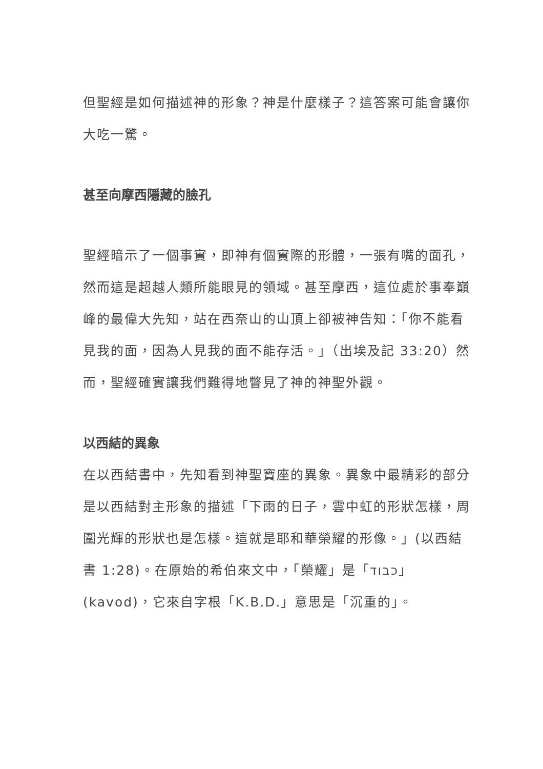但聖經是如何描述神的形象？神是什麼樣子？這答案可能會讓你大吃一驚。
甚至向摩西隱藏的臉孔
聖經暗示了一個事實，即神有個實際的形體，一張有嘴的面孔，然而這是超越人類所能眼見的領域。甚至摩西，這位處於事奉巔峰的最偉大先知，站在西奈山的山頂上卻被神告知：「你不能看見我的面，因為人見我的面不能存活。」（出埃及記 33:20）然而，聖經確實讓我們難得地瞥見了神的神聖外觀。
以西結的異象
在以西結書中，先知看到神聖寶座的異象。異象中最精彩的部分是以西結對主形象的描述「下雨的日子，雲中虹的形狀怎樣，周圍光輝的形狀也是怎樣。這就是耶和華榮耀的形像。」(以西結書 1:28)。在原始的希伯來文中，「榮耀」是「כבוד」(kavod)，它來自字根「K.B.D.」意思是「沉重的」。